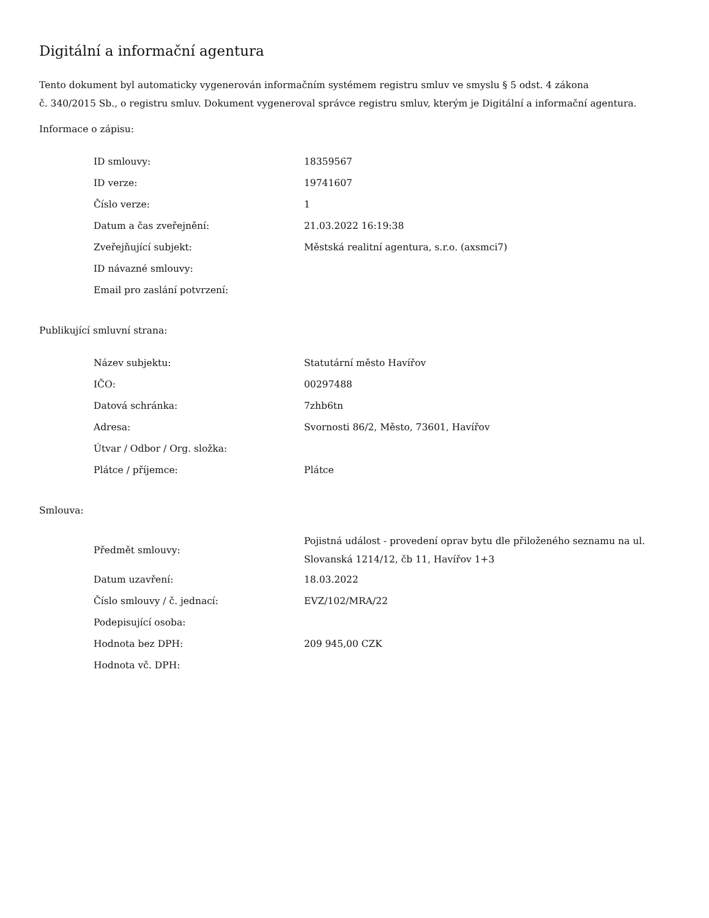Digitální a informační agentura
Tento dokument byl automaticky vygenerován informačním systémem registru smluv ve smyslu § 5 odst. 4 zákona
č. 340/2015 Sb., o registru smluv. Dokument vygeneroval správce registru smluv, kterým je Digitální a informační agentura.
Informace o zápisu:
| ID smlouvy: | 18359567 |
| ID verze: | 19741607 |
| Číslo verze: | 1 |
| Datum a čas zveřejnění: | 21.03.2022 16:19:38 |
| Zveřejňující subjekt: | Městská realitní agentura, s.r.o. (axsmci7) |
| ID návazné smlouvy: | |
| Email pro zaslání potvrzení: | |
Publikující smluvní strana:
| Název subjektu: | Statutární město Havířov |
| IČO: | 00297488 |
| Datová schránka: | 7zhb6tn |
| Adresa: | Svornosti 86/2, Město, 73601, Havířov |
| Útvar / Odbor / Org. složka: | |
| Plátce / příjemce: | Plátce |
Smlouva:
| Předmět smlouvy: | Pojistná událost - provedení oprav bytu dle přiloženého seznamu na ul. Slovanská 1214/12, čb 11, Havířov 1+3 |
| Datum uzavření: | 18.03.2022 |
| Číslo smlouvy / č. jednací: | EVZ/102/MRA/22 |
| Podepisující osoba: | |
| Hodnota bez DPH: | 209 945,00 CZK |
| Hodnota vč. DPH: | |